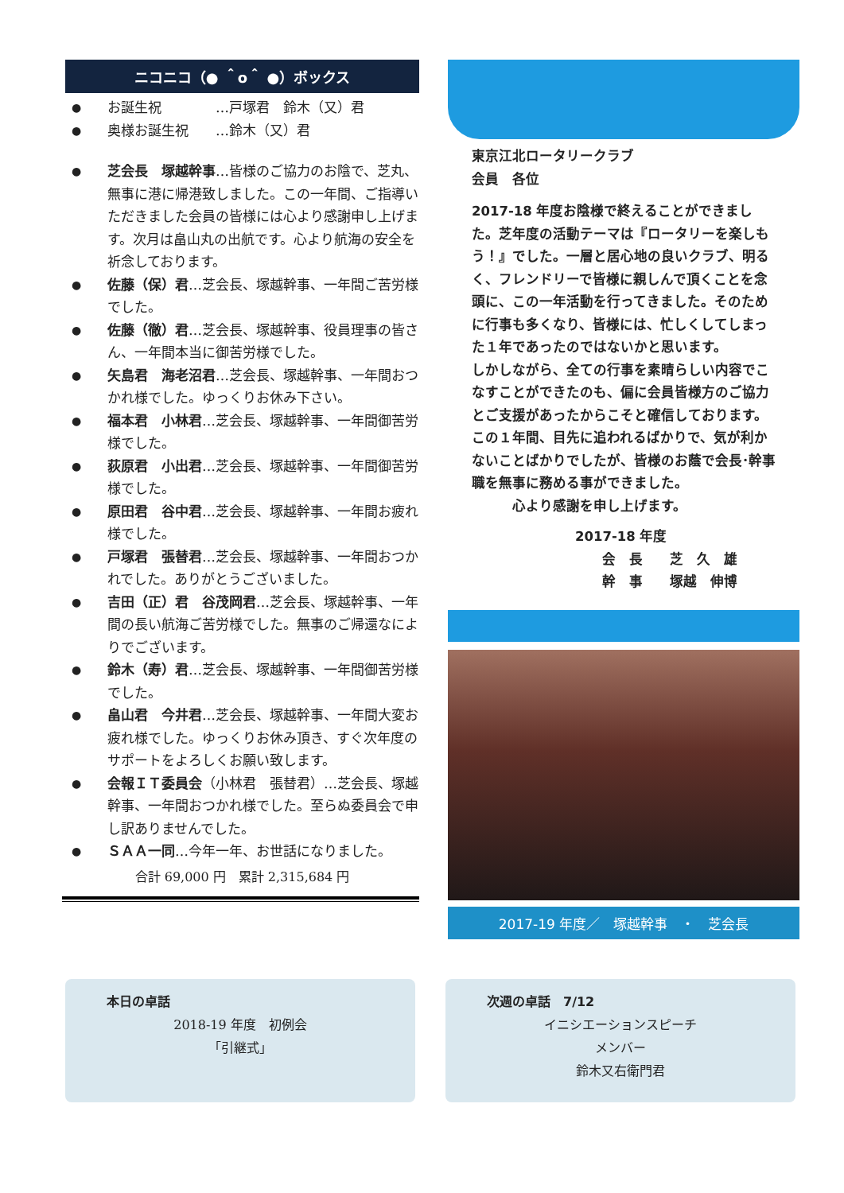ニコニコ（● ＾o＾ ●）ボックス
● お誕生祝　　　　…戸塚君　鈴木（又）君
● 奥様お誕生祝　　…鈴木（又）君
● 芝会長　塚越幹事…皆様のご協力のお陰で、芝丸、無事に港に帰港致しました。この一年間、ご指導いただきました会員の皆様には心より感謝申し上げます。次月は畠山丸の出航です。心より航海の安全を祈念しております。
● 佐藤（保）君…芝会長、塚越幹事、一年間ご苦労様でした。
● 佐藤（徹）君…芝会長、塚越幹事、役員理事の皆さん、一年間本当に御苦労様でした。
● 矢島君　海老沼君…芝会長、塚越幹事、一年間おつかれ様でした。ゆっくりお休み下さい。
● 福本君　小林君…芝会長、塚越幹事、一年間御苦労様でした。
● 荻原君　小出君…芝会長、塚越幹事、一年間御苦労様でした。
● 原田君　谷中君…芝会長、塚越幹事、一年間お疲れ様でした。
● 戸塚君　張替君…芝会長、塚越幹事、一年間おつかれでした。ありがとうございました。
● 吉田（正）君　谷茂岡君…芝会長、塚越幹事、一年間の長い航海ご苦労様でした。無事のご帰還なによりでございます。
● 鈴木（寿）君…芝会長、塚越幹事、一年間御苦労様でした。
● 畠山君　今井君…芝会長、塚越幹事、一年間大変お疲れ様でした。ゆっくりお休み頂き、すぐ次年度のサポートをよろしくお願い致します。
● 会報ＩＴ委員会（小林君　張替君）…芝会長、塚越幹事、一年間おつかれ様でした。至らぬ委員会で申し訳ありませんでした。
● ＳＡＡ一同…今年一年、お世話になりました。
合計 69,000 円　累計 2,315,684 円
東京江北ロータリークラブ
会員　各位
2017-18 年度お陰様で終えることができました。芝年度の活動テーマは『ロータリーを楽しもう！』でした。一層と居心地の良いクラブ、明るく、フレンドリーで皆様に親しんで頂くことを念頭に、この一年活動を行ってきました。そのために行事も多くなり、皆様には、忙しくしてしまった１年であったのではないかと思います。
しかしながら、全ての行事を素晴らしい内容でこなすことができたのも、偏に会員皆様方のご協力とご支援があったからこそと確信しております。
この１年間、目先に追われるばかりで、気が利かないことばかりでしたが、皆様のお蔭で会長･幹事職を無事に務める事ができました。
　　　心より感謝を申し上げます。
2017-18 年度
　　会　長　　芝　久　雄
　　幹　事　　塚越　伸博
2017-19 年度／　塚越幹事　・　芝会長
本日の卓話
2018-19 年度　初例会
「引継式」
次週の卓話　7/12
イニシエーションスピーチ
メンバー
鈴木又右衛門君